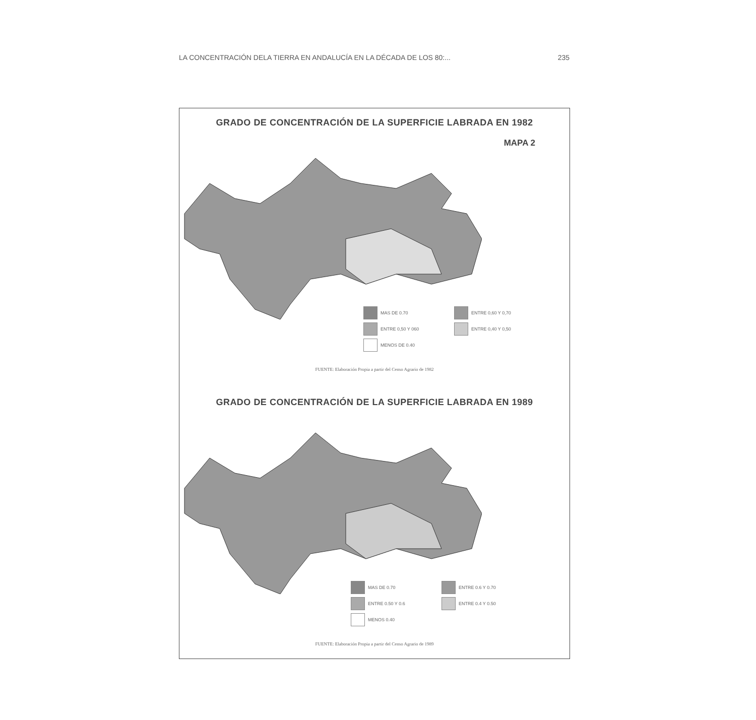LA CONCENTRACIÓN DELA TIERRA EN ANDALUCÍA EN LA DÉCADA DE LOS 80:... 235
GRADO DE CONCENTRACIÓN DE LA SUPERFICIE LABRADA EN 1982
MAPA 2
MAS DE 0.70
ENTRE 0,60 Y 0,70
ENTRE 0,50 Y 060
ENTRE 0,40 Y 0,50
MENOS DE 0.40
FUENTE: Elaboración Propia a partir del Censo Agrario de 1982
GRADO DE CONCENTRACIÓN DE LA SUPERFICIE LABRADA EN 1989
MAS DE 0.70
ENTRE 0.6 Y 0.70
ENTRE 0.50 Y 0.6
ENTRE 0.4 Y 0.50
MENOS 0.40
FUENTE: Elaboración Propia a partir del Censo Agrario de 1989